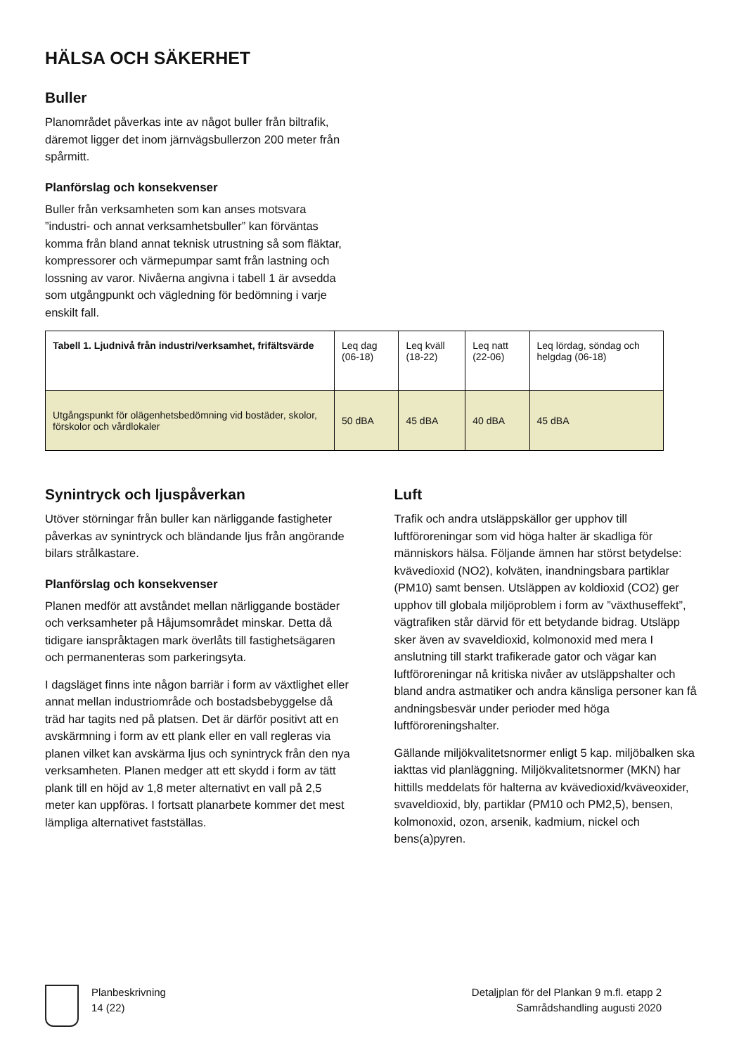HÄLSA OCH SÄKERHET
Buller
Planområdet påverkas inte av något buller från biltrafik, däremot ligger det inom järnvägsbullerzon 200 meter från spårmitt.
Planförslag och konsekvenser
Buller från verksamheten som kan anses motsvara ”industri- och annat verksamhetsbuller” kan förväntas komma från bland annat teknisk utrustning så som fläktar, kompressorer och värmepumpar samt från lastning och lossning av varor. Nivåerna angivna i tabell 1 är avsedda som utgångpunkt och vägledning för bedömning i varje enskilt fall.
| Tabell 1. Ljudnivå från industri/verksamhet, frifältsvärde | Leq dag (06-18) | Leq kväll (18-22) | Leq natt (22-06) | Leq lördag, söndag och helgdag (06-18) |
| --- | --- | --- | --- | --- |
| Utgångspunkt för olägenhetsbedömning vid bostäder, skolor, förskolor och vårdlokaler | 50 dBA | 45 dBA | 40 dBA | 45 dBA |
Synintryck och ljuspåverkan
Utöver störningar från buller kan närliggande fastigheter påverkas av synintryck och bländande ljus från angörande bilars strålkastare.
Planförslag och konsekvenser
Planen medför att avståndet mellan närliggande bostäder och verksamheter på Håjumsområdet minskar. Detta då tidigare ianspråktagen mark överlåts till fastighetsägaren och permanenteras som parkeringsyta.
I dagsläget finns inte någon barriär i form av växtlighet eller annat mellan industriområde och bostadsbebyggelse då träd har tagits ned på platsen. Det är därför positivt att en avskärmning i form av ett plank eller en vall regleras via planen vilket kan avskärma ljus och synintryck från den nya verksamheten. Planen medger att ett skydd i form av tätt plank till en höjd av 1,8 meter alternativt en vall på 2,5 meter kan uppföras. I fortsatt planarbete kommer det mest lämpliga alternativet fastställas.
Luft
Trafik och andra utsläppskällor ger upphov till luftföroreningar som vid höga halter är skadliga för människors hälsa. Följande ämnen har störst betydelse: kvävedioxid (NO2), kolväten, inandningsbara partiklar (PM10) samt bensen. Utsläppen av koldioxid (CO2) ger upphov till globala miljöproblem i form av ”växthuseffekt”, vägtrafiken står därvid för ett betydande bidrag. Utsläpp sker även av svaveldioxid, kolmonoxid med mera I anslutning till starkt trafikerade gator och vägar kan luftföroreningar nå kritiska nivåer av utsläppshalter och bland andra astmatiker och andra känsliga personer kan få andningsbesvär under perioder med höga luftföroreningshalter.
Gällande miljökvalitetsnormer enligt 5 kap. miljöbalken ska iakttas vid planläggning. Miljökvalitetsnormer (MKN) har hittills meddelats för halterna av kvävedioxid/kväveoxider, svaveldioxid, bly, partiklar (PM10 och PM2,5), bensen, kolmonoxid, ozon, arsenik, kadmium, nickel och bens(a)pyren.
Planbeskrivning
14 (22)
Detaljplan för del Plankan 9 m.fl. etapp 2
Samrådshandling augusti 2020